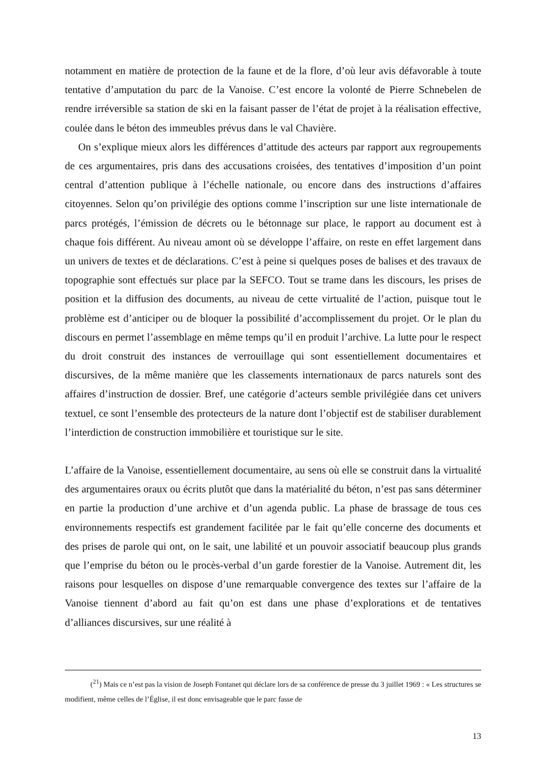notamment en matière de protection de la faune et de la flore, d’où leur avis défavorable à toute tentative d’amputation du parc de la Vanoise. C’est encore la volonté de Pierre Schnebelen de rendre irréversible sa station de ski en la faisant passer de l’état de projet à la réalisation effective, coulée dans le béton des immeubles prévus dans le val Chavière.
On s’explique mieux alors les différences d’attitude des acteurs par rapport aux regroupements de ces argumentaires, pris dans des accusations croisées, des tentatives d’imposition d’un point central d’attention publique à l’échelle nationale, ou encore dans des instructions d’affaires citoyennes. Selon qu’on privilégie des options comme l’inscription sur une liste internationale de parcs protégés, l’émission de décrets ou le bétonnage sur place, le rapport au document est à chaque fois différent. Au niveau amont où se développe l’affaire, on reste en effet largement dans un univers de textes et de déclarations. C’est à peine si quelques poses de balises et des travaux de topographie sont effectués sur place par la SEFCO. Tout se trame dans les discours, les prises de position et la diffusion des documents, au niveau de cette virtualité de l’action, puisque tout le problème est d’anticiper ou de bloquer la possibilité d’accomplissement du projet. Or le plan du discours en permet l’assemblage en même temps qu’il en produit l’archive. La lutte pour le respect du droit construit des instances de verrouillage qui sont essentiellement documentaires et discursives, de la même manière que les classements internationaux de parcs naturels sont des affaires d’instruction de dossier. Bref, une catégorie d’acteurs semble privilégiée dans cet univers textuel, ce sont l’ensemble des protecteurs de la nature dont l’objectif est de stabiliser durablement l’interdiction de construction immobilière et touristique sur le site.
L’affaire de la Vanoise, essentiellement documentaire, au sens où elle se construit dans la virtualité des argumentaires oraux ou écrits plutôt que dans la matérialité du béton, n’est pas sans déterminer en partie la production d’une archive et d’un agenda public. La phase de brassage de tous ces environnements respectifs est grandement facilitée par le fait qu’elle concerne des documents et des prises de parole qui ont, on le sait, une labilité et un pouvoir associatif beaucoup plus grands que l’emprise du béton ou le procès-verbal d’un garde forestier de la Vanoise. Autrement dit, les raisons pour lesquelles on dispose d’une remarquable convergence des textes sur l’affaire de la Vanoise tiennent d’abord au fait qu’on est dans une phase d’explorations et de tentatives d’alliances discursives, sur une réalité à
(<sup>21</sup>) Mais ce n’est pas la vision de Joseph Fontanet qui déclare lors de sa conférence de presse du 3 juillet 1969 : « Les structures se modifient, même celles de l’Église, il est donc envisageable que le parc fasse de
13